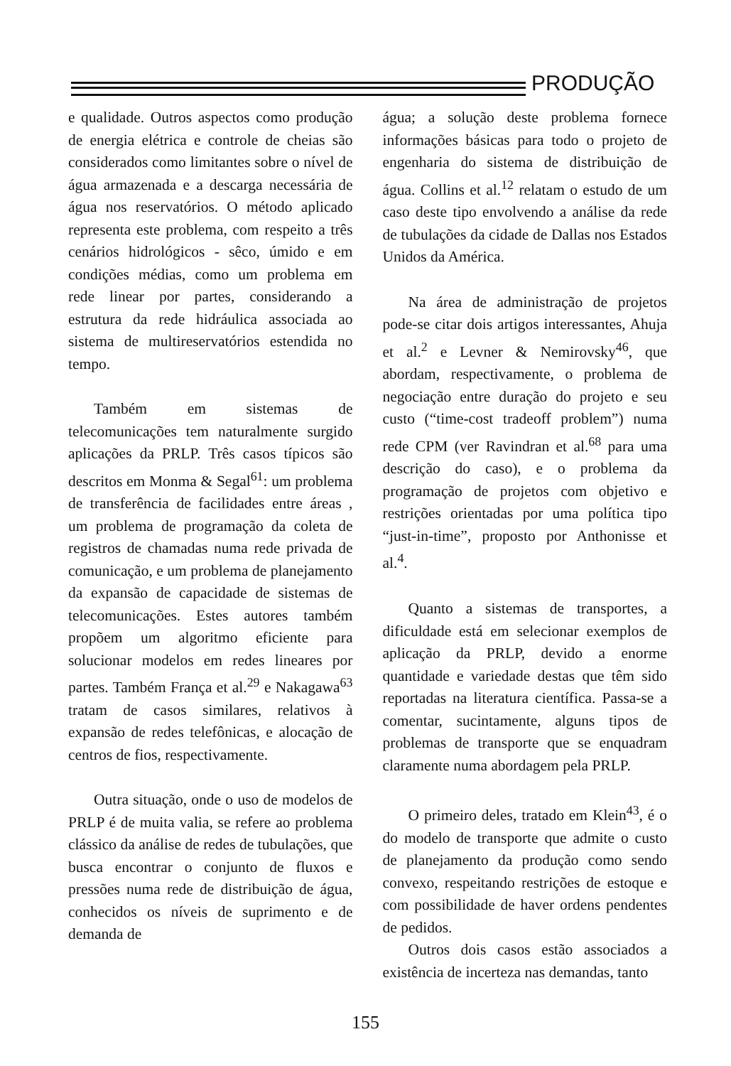PRODUÇÃO
e qualidade. Outros aspectos como produção de energia elétrica e controle de cheias são considerados como limitantes sobre o nível de água armazenada e a descarga necessária de água nos reservatórios. O método aplicado representa este problema, com respeito a três cenários hidrológicos - sêco, úmido e em condições médias, como um problema em rede linear por partes, considerando a estrutura da rede hidráulica associada ao sistema de multireservatórios estendida no tempo.
Também em sistemas de telecomunicações tem naturalmente surgido aplicações da PRLP. Três casos típicos são descritos em Monma & Segal<sup>61</sup>: um problema de transferência de facilidades entre áreas , um problema de programação da coleta de registros de chamadas numa rede privada de comunicação, e um problema de planejamento da expansão de capacidade de sistemas de telecomunicações. Estes autores também propõem um algoritmo eficiente para solucionar modelos em redes lineares por partes. Também França et al.<sup>29</sup> e Nakagawa<sup>63</sup> tratam de casos similares, relativos à expansão de redes telefônicas, e alocação de centros de fios, respectivamente.
Outra situação, onde o uso de modelos de PRLP é de muita valia, se refere ao problema clássico da análise de redes de tubulações, que busca encontrar o conjunto de fluxos e pressões numa rede de distribuição de água, conhecidos os níveis de suprimento e de demanda de
água; a solução deste problema fornece informações básicas para todo o projeto de engenharia do sistema de distribuição de água. Collins et al.<sup>12</sup> relatam o estudo de um caso deste tipo envolvendo a análise da rede de tubulações da cidade de Dallas nos Estados Unidos da América.
Na área de administração de projetos pode-se citar dois artigos interessantes, Ahuja et al.<sup>2</sup> e Levner & Nemirovsky<sup>46</sup>, que abordam, respectivamente, o problema de negociação entre duração do projeto e seu custo (“time-cost tradeoff problem”) numa rede CPM (ver Ravindran et al.<sup>68</sup> para uma descrição do caso), e o problema da programação de projetos com objetivo e restrições orientadas por uma política tipo “just-in-time”, proposto por Anthonisse et al.<sup>4</sup>.
Quanto a sistemas de transportes, a dificuldade está em selecionar exemplos de aplicação da PRLP, devido a enorme quantidade e variedade destas que têm sido reportadas na literatura científica. Passa-se a comentar, sucintamente, alguns tipos de problemas de transporte que se enquadram claramente numa abordagem pela PRLP.
O primeiro deles, tratado em Klein<sup>43</sup>, é o do modelo de transporte que admite o custo de planejamento da produção como sendo convexo, respeitando restrições de estoque e com possibilidade de haver ordens pendentes de pedidos.
Outros dois casos estão associados a existência de incerteza nas demandas, tanto
155